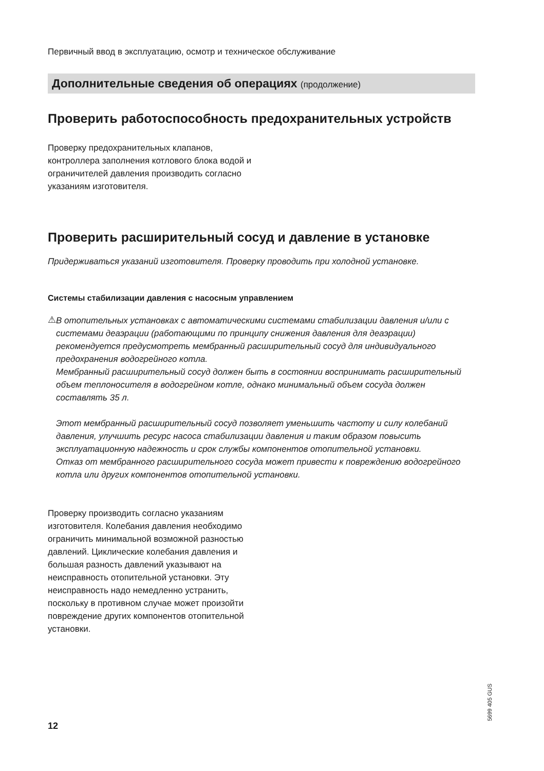Первичный ввод в эксплуатацию, осмотр и техническое обслуживание
Дополнительные сведения об операциях (продолжение)
Проверить работоспособность предохранительных устройств
Проверку предохранительных клапанов, контроллера заполнения котлового блока водой и ограничителей давления производить согласно указаниям изготовителя.
Проверить расширительный сосуд и давление в установке
Придерживаться указаний изготовителя. Проверку проводить при холодной установке.
Системы стабилизации давления с насосным управлением
⚠
В отопительных установках с автоматическими системами стабилизации давления и/или с системами деаэрации (работающими по принципу снижения давления для деаэрации) рекомендуется предусмотреть мембранный расширительный сосуд для индивидуального предохранения водогрейного котла.
Мембранный расширительный сосуд должен быть в состоянии воспринимать расширительный объем теплоносителя в водогрейном котле, однако минимальный объем сосуда должен составлять 35 л.
Этот мембранный расширительный сосуд позволяет уменьшить частоту и силу колебаний давления, улучшить ресурс насоса стабилизации давления и таким образом повысить эксплуатационную надежность и срок службы компонентов отопительной установки.
Отказ от мембранного расширительного сосуда может привести к повреждению водогрейного котла или других компонентов отопительной установки.
Проверку производить согласно указаниям изготовителя. Колебания давления необходимо ограничить минимальной возможной разностью давлений. Циклические колебания давления и большая разность давлений указывают на неисправность отопительной установки. Эту неисправность надо немедленно устранить, поскольку в противном случае может произойти повреждение других компонентов отопительной установки.
5699 405 GUS
12